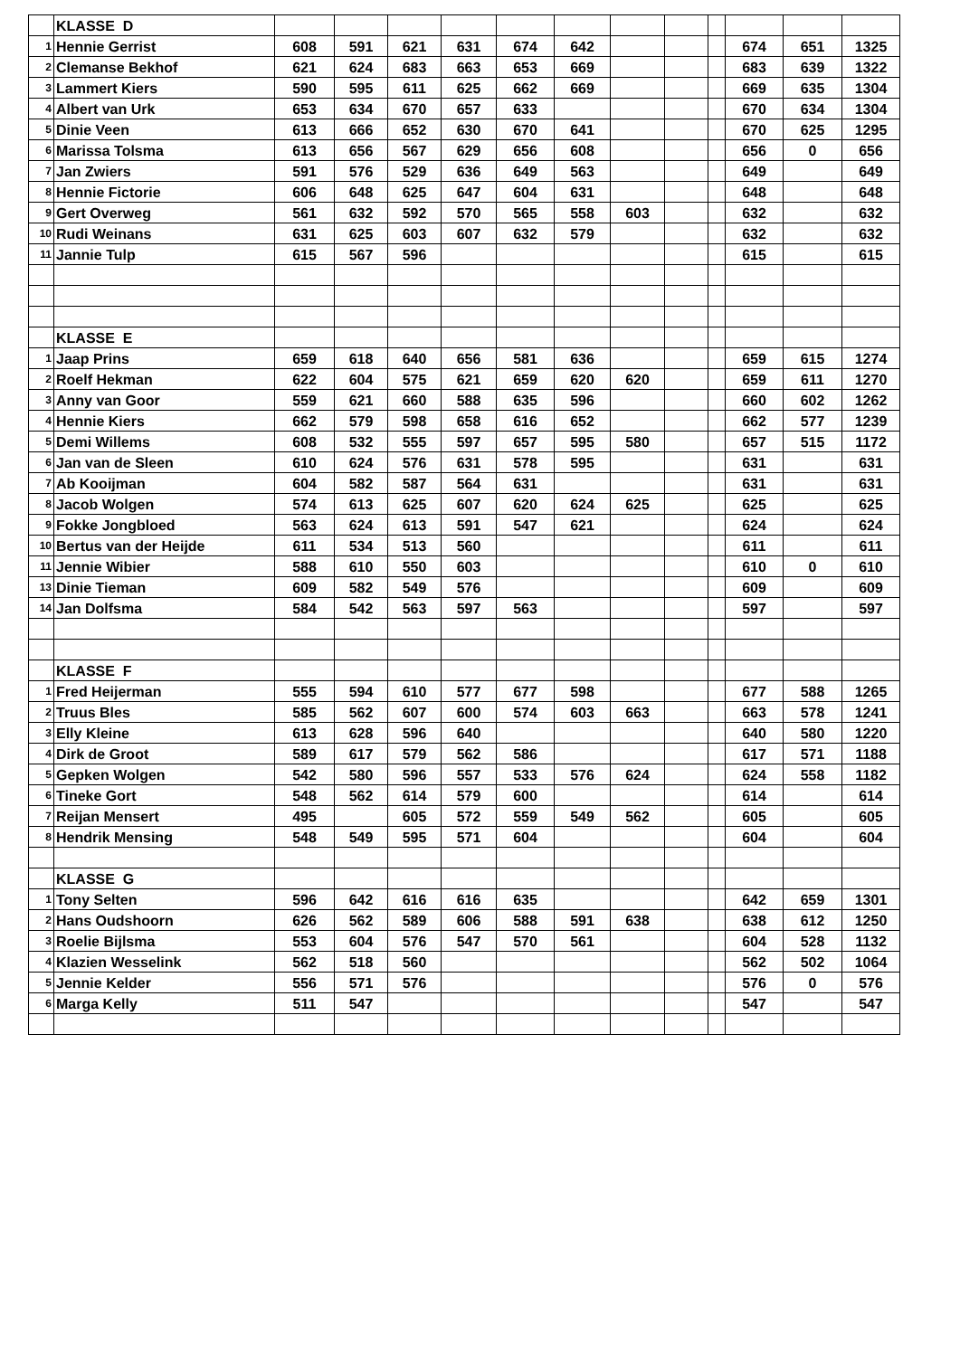| | KLASSE D | | | | | | | | | | | | |
| 1 | Hennie Gerrist | 608 | 591 | 621 | 631 | 674 | 642 | | | | 674 | 651 | 1325 |
| 2 | Clemanse Bekhof | 621 | 624 | 683 | 663 | 653 | 669 | | | | 683 | 639 | 1322 |
| 3 | Lammert Kiers | 590 | 595 | 611 | 625 | 662 | 669 | | | | 669 | 635 | 1304 |
| 4 | Albert van Urk | 653 | 634 | 670 | 657 | 633 | | | | | 670 | 634 | 1304 |
| 5 | Dinie Veen | 613 | 666 | 652 | 630 | 670 | 641 | | | | 670 | 625 | 1295 |
| 6 | Marissa Tolsma | 613 | 656 | 567 | 629 | 656 | 608 | | | | 656 | 0 | 656 |
| 7 | Jan Zwiers | 591 | 576 | 529 | 636 | 649 | 563 | | | | 649 | | 649 |
| 8 | Hennie Fictorie | 606 | 648 | 625 | 647 | 604 | 631 | | | | 648 | | 648 |
| 9 | Gert Overweg | 561 | 632 | 592 | 570 | 565 | 558 | 603 | | | 632 | | 632 |
| 10 | Rudi Weinans | 631 | 625 | 603 | 607 | 632 | 579 | | | | 632 | | 632 |
| 11 | Jannie Tulp | 615 | 567 | 596 | | | | | | | 615 | | 615 |
| | KLASSE E | | | | | | | | | | | | |
| 1 | Jaap Prins | 659 | 618 | 640 | 656 | 581 | 636 | | | | 659 | 615 | 1274 |
| 2 | Roelf Hekman | 622 | 604 | 575 | 621 | 659 | 620 | 620 | | | 659 | 611 | 1270 |
| 3 | Anny van Goor | 559 | 621 | 660 | 588 | 635 | 596 | | | | 660 | 602 | 1262 |
| 4 | Hennie Kiers | 662 | 579 | 598 | 658 | 616 | 652 | | | | 662 | 577 | 1239 |
| 5 | Demi Willems | 608 | 532 | 555 | 597 | 657 | 595 | 580 | | | 657 | 515 | 1172 |
| 6 | Jan van de Sleen | 610 | 624 | 576 | 631 | 578 | 595 | | | | 631 | | 631 |
| 7 | Ab Kooijman | 604 | 582 | 587 | 564 | 631 | | | | | 631 | | 631 |
| 8 | Jacob Wolgen | 574 | 613 | 625 | 607 | 620 | 624 | 625 | | | 625 | | 625 |
| 9 | Fokke Jongbloed | 563 | 624 | 613 | 591 | 547 | 621 | | | | 624 | | 624 |
| 10 | Bertus van der Heijde | 611 | 534 | 513 | 560 | | | | | | 611 | | 611 |
| 11 | Jennie Wibier | 588 | 610 | 550 | 603 | | | | | | 610 | 0 | 610 |
| 13 | Dinie Tieman | 609 | 582 | 549 | 576 | | | | | | 609 | | 609 |
| 14 | Jan Dolfsma | 584 | 542 | 563 | 597 | 563 | | | | | 597 | | 597 |
| | KLASSE F | | | | | | | | | | | | |
| 1 | Fred Heijerman | 555 | 594 | 610 | 577 | 677 | 598 | | | | 677 | 588 | 1265 |
| 2 | Truus Bles | 585 | 562 | 607 | 600 | 574 | 603 | 663 | | | 663 | 578 | 1241 |
| 3 | Elly Kleine | 613 | 628 | 596 | 640 | | | | | | 640 | 580 | 1220 |
| 4 | Dirk de Groot | 589 | 617 | 579 | 562 | 586 | | | | | 617 | 571 | 1188 |
| 5 | Gepken Wolgen | 542 | 580 | 596 | 557 | 533 | 576 | 624 | | | 624 | 558 | 1182 |
| 6 | Tineke Gort | 548 | 562 | 614 | 579 | 600 | | | | | 614 | | 614 |
| 7 | Reijan Mensert | 495 | | 605 | 572 | 559 | 549 | 562 | | | 605 | | 605 |
| 8 | Hendrik Mensing | 548 | 549 | 595 | 571 | 604 | | | | | 604 | | 604 |
| | KLASSE G | | | | | | | | | | | | |
| 1 | Tony Selten | 596 | 642 | 616 | 616 | 635 | | | | | 642 | 659 | 1301 |
| 2 | Hans Oudshoorn | 626 | 562 | 589 | 606 | 588 | 591 | 638 | | | 638 | 612 | 1250 |
| 3 | Roelie Bijlsma | 553 | 604 | 576 | 547 | 570 | 561 | | | | 604 | 528 | 1132 |
| 4 | Klazien Wesselink | 562 | 518 | 560 | | | | | | | 562 | 502 | 1064 |
| 5 | Jennie Kelder | 556 | 571 | 576 | | | | | | | 576 | 0 | 576 |
| 6 | Marga Kelly | 511 | 547 | | | | | | | | 547 | | 547 |